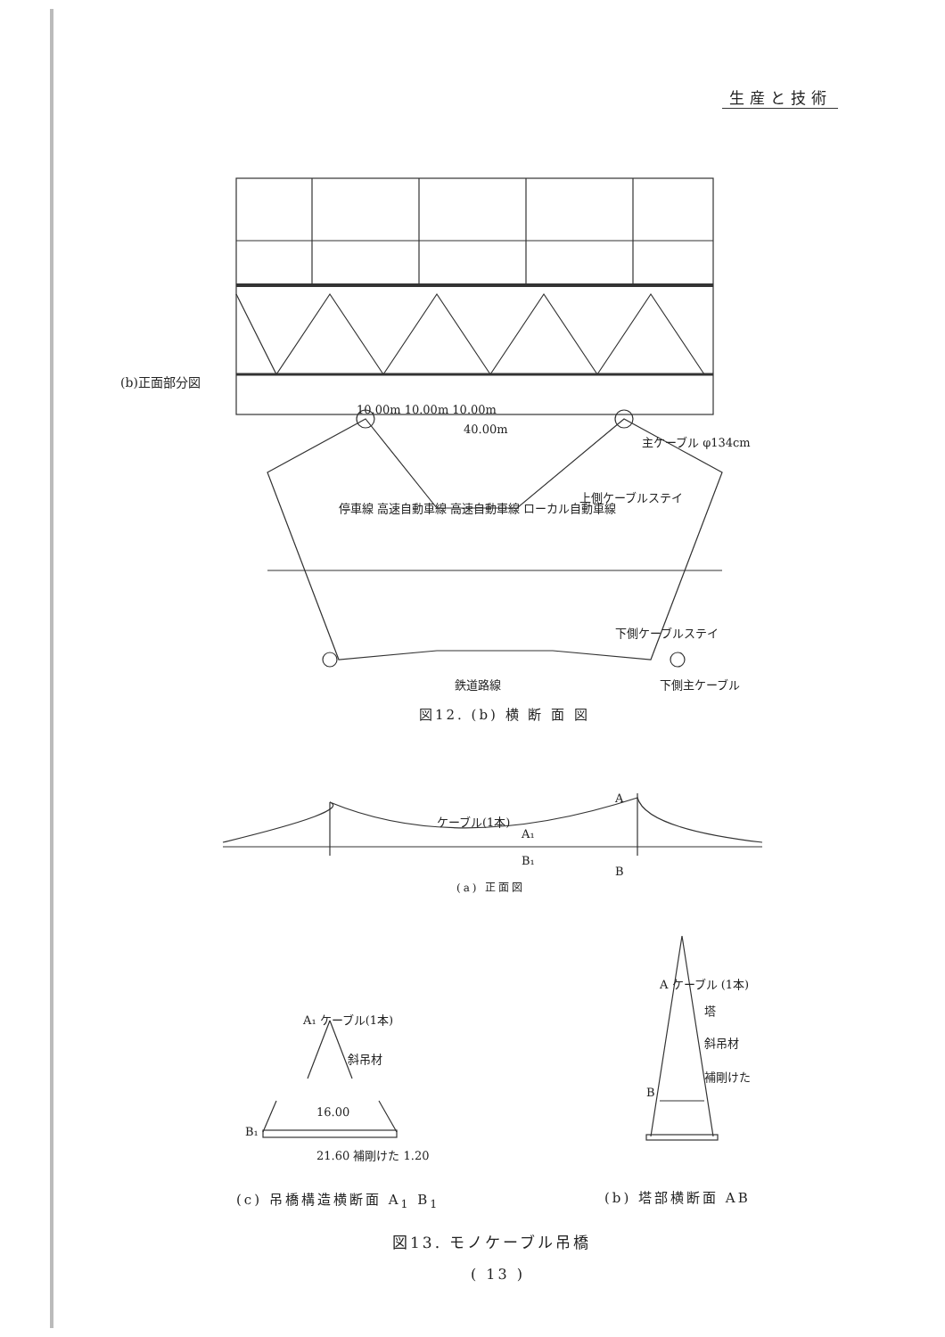生産と技術
(b)正面部分図
10.00m 10.00m 10.00m
40.00m
主ケーブル φ134cm
上側ケーブルステイ
停車線 高速自動車線 高速自動車線 ローカル自動車線
下側ケーブルステイ
鉄道路線 下側主ケーブル
図12. (b) 横 断 面 図
ケーブル(1本)
A₁
B₁
A
B
(a) 正面図
A₁ ケーブル(1本)
斜吊材
16.00
B₁
21.60 補剛けた 1.20
A ケーブル (1本)
塔
斜吊材
補剛けた
B
(c) 吊橋構造横断面 A<sub>1</sub> B<sub>1</sub> (b) 塔部横断面 AB
図13. モノケーブル吊橋
( 13 )